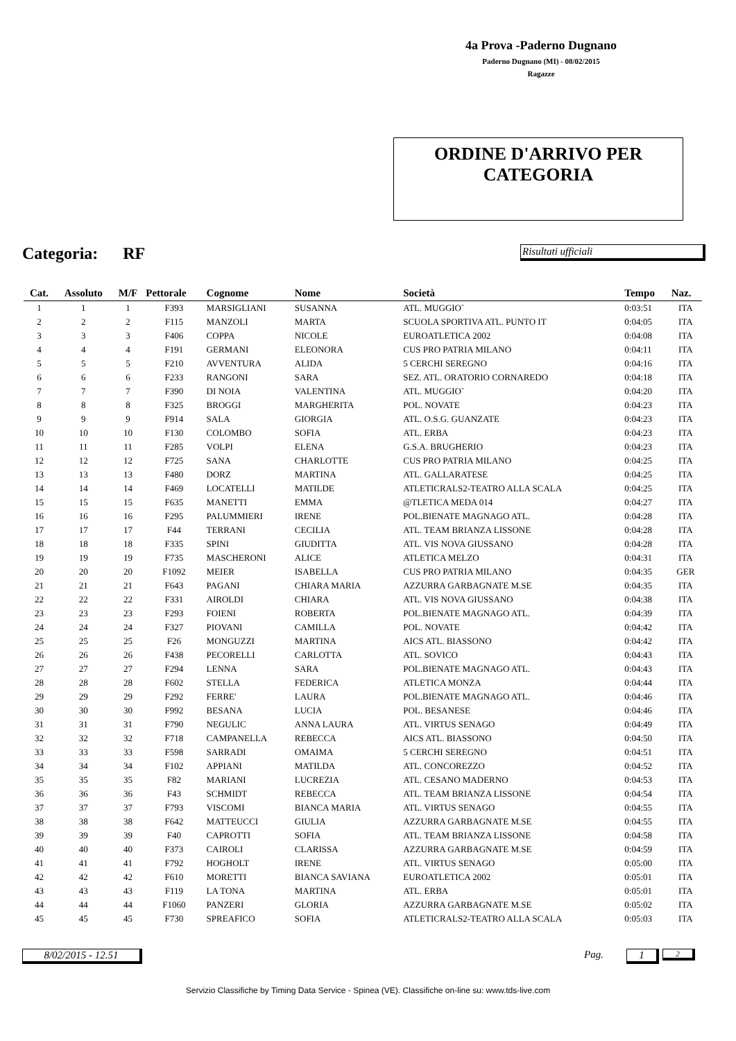4a Prova -Paderno Dugnano
Paderno Dugnano (MI) - 08/02/2015
Ragazze
ORDINE D'ARRIVO PER
CATEGORIA
Categoria: RF Risultati ufficiali
| Cat. | Assoluto | M/F | Pettorale | Cognome | Nome | Società | Tempo | Naz. |
| --- | --- | --- | --- | --- | --- | --- | --- | --- |
| 1 | 1 | 1 | F393 | MARSIGLIANI | SUSANNA | ATL. MUGGIO` | 0:03:51 | ITA |
| 2 | 2 | 2 | F115 | MANZOLI | MARTA | SCUOLA SPORTIVA ATL. PUNTO IT | 0:04:05 | ITA |
| 3 | 3 | 3 | F406 | COPPA | NICOLE | EUROATLETICA 2002 | 0:04:08 | ITA |
| 4 | 4 | 4 | F191 | GERMANI | ELEONORA | CUS PRO PATRIA MILANO | 0:04:11 | ITA |
| 5 | 5 | 5 | F210 | AVVENTURA | ALIDA | 5 CERCHI SEREGNO | 0:04:16 | ITA |
| 6 | 6 | 6 | F233 | RANGONI | SARA | SEZ. ATL. ORATORIO CORNAREDO | 0:04:18 | ITA |
| 7 | 7 | 7 | F390 | DI NOIA | VALENTINA | ATL. MUGGIO` | 0:04:20 | ITA |
| 8 | 8 | 8 | F325 | BROGGI | MARGHERITA | POL. NOVATE | 0:04:23 | ITA |
| 9 | 9 | 9 | F914 | SALA | GIORGIA | ATL. O.S.G. GUANZATE | 0:04:23 | ITA |
| 10 | 10 | 10 | F130 | COLOMBO | SOFIA | ATL. ERBA | 0:04:23 | ITA |
| 11 | 11 | 11 | F285 | VOLPI | ELENA | G.S.A. BRUGHERIO | 0:04:23 | ITA |
| 12 | 12 | 12 | F725 | SANA | CHARLOTTE | CUS PRO PATRIA MILANO | 0:04:25 | ITA |
| 13 | 13 | 13 | F480 | DORZ | MARTINA | ATL. GALLARATESE | 0:04:25 | ITA |
| 14 | 14 | 14 | F469 | LOCATELLI | MATILDE | ATLETICRALS2-TEATRO ALLA SCALA | 0:04:25 | ITA |
| 15 | 15 | 15 | F635 | MANETTI | EMMA | @TLETICA MEDA 014 | 0:04:27 | ITA |
| 16 | 16 | 16 | F295 | PALUMMIERI | IRENE | POL.BIENATE MAGNAGO ATL. | 0:04:28 | ITA |
| 17 | 17 | 17 | F44 | TERRANI | CECILIA | ATL. TEAM BRIANZA LISSONE | 0:04:28 | ITA |
| 18 | 18 | 18 | F335 | SPINI | GIUDITTA | ATL. VIS NOVA GIUSSANO | 0:04:28 | ITA |
| 19 | 19 | 19 | F735 | MASCHERONI | ALICE | ATLETICA MELZO | 0:04:31 | ITA |
| 20 | 20 | 20 | F1092 | MEIER | ISABELLA | CUS PRO PATRIA MILANO | 0:04:35 | GER |
| 21 | 21 | 21 | F643 | PAGANI | CHIARA MARIA | AZZURRA GARBAGNATE M.SE | 0:04:35 | ITA |
| 22 | 22 | 22 | F331 | AIROLDI | CHIARA | ATL. VIS NOVA GIUSSANO | 0:04:38 | ITA |
| 23 | 23 | 23 | F293 | FOIENI | ROBERTA | POL.BIENATE MAGNAGO ATL. | 0:04:39 | ITA |
| 24 | 24 | 24 | F327 | PIOVANI | CAMILLA | POL. NOVATE | 0:04:42 | ITA |
| 25 | 25 | 25 | F26 | MONGUZZI | MARTINA | AICS ATL. BIASSONO | 0:04:42 | ITA |
| 26 | 26 | 26 | F438 | PECORELLI | CARLOTTA | ATL. SOVICO | 0:04:43 | ITA |
| 27 | 27 | 27 | F294 | LENNA | SARA | POL.BIENATE MAGNAGO ATL. | 0:04:43 | ITA |
| 28 | 28 | 28 | F602 | STELLA | FEDERICA | ATLETICA MONZA | 0:04:44 | ITA |
| 29 | 29 | 29 | F292 | FERRE' | LAURA | POL.BIENATE MAGNAGO ATL. | 0:04:46 | ITA |
| 30 | 30 | 30 | F992 | BESANA | LUCIA | POL. BESANESE | 0:04:46 | ITA |
| 31 | 31 | 31 | F790 | NEGULIC | ANNA LAURA | ATL. VIRTUS SENAGO | 0:04:49 | ITA |
| 32 | 32 | 32 | F718 | CAMPANELLA | REBECCA | AICS ATL. BIASSONO | 0:04:50 | ITA |
| 33 | 33 | 33 | F598 | SARRADI | OMAIMA | 5 CERCHI SEREGNO | 0:04:51 | ITA |
| 34 | 34 | 34 | F102 | APPIANI | MATILDA | ATL. CONCOREZZO | 0:04:52 | ITA |
| 35 | 35 | 35 | F82 | MARIANI | LUCREZIA | ATL. CESANO MADERNO | 0:04:53 | ITA |
| 36 | 36 | 36 | F43 | SCHMIDT | REBECCA | ATL. TEAM BRIANZA LISSONE | 0:04:54 | ITA |
| 37 | 37 | 37 | F793 | VISCOMI | BIANCA MARIA | ATL. VIRTUS SENAGO | 0:04:55 | ITA |
| 38 | 38 | 38 | F642 | MATTEUCCI | GIULIA | AZZURRA GARBAGNATE M.SE | 0:04:55 | ITA |
| 39 | 39 | 39 | F40 | CAPROTTI | SOFIA | ATL. TEAM BRIANZA LISSONE | 0:04:58 | ITA |
| 40 | 40 | 40 | F373 | CAIROLI | CLARISSA | AZZURRA GARBAGNATE M.SE | 0:04:59 | ITA |
| 41 | 41 | 41 | F792 | HOGHOLT | IRENE | ATL. VIRTUS SENAGO | 0:05:00 | ITA |
| 42 | 42 | 42 | F610 | MORETTI | BIANCA SAVIANA | EUROATLETICA 2002 | 0:05:01 | ITA |
| 43 | 43 | 43 | F119 | LA TONA | MARTINA | ATL. ERBA | 0:05:01 | ITA |
| 44 | 44 | 44 | F1060 | PANZERI | GLORIA | AZZURRA GARBAGNATE M.SE | 0:05:02 | ITA |
| 45 | 45 | 45 | F730 | SPREAFICO | SOFIA | ATLETICRALS2-TEATRO ALLA SCALA | 0:05:03 | ITA |
8/02/2015 - 12.51 Pag. 1 2
Servizio Classifiche by Timing Data Service - Spinea (VE). Classifiche on-line su: www.tds-live.com